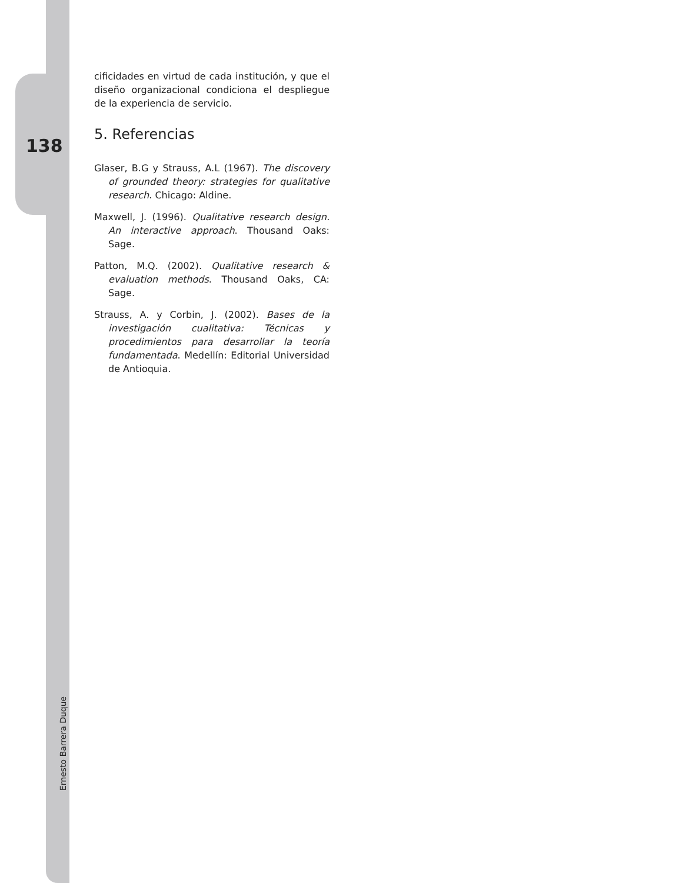138
cificidades en virtud de cada institución, y que el diseño organizacional condiciona el despliegue de la experiencia de servicio.
5. Referencias
Glaser, B.G y Strauss, A.L (1967). The discovery of grounded theory: strategies for qualitative research. Chicago: Aldine.
Maxwell, J. (1996). Qualitative research design. An interactive approach. Thousand Oaks: Sage.
Patton, M.Q. (2002). Qualitative research & evaluation methods. Thousand Oaks, CA: Sage.
Strauss, A. y Corbin, J. (2002). Bases de la investigación cualitativa: Técnicas y procedimientos para desarrollar la teoría fundamentada. Medellín: Editorial Universidad de Antioquia.
Ernesto Barrera Duque